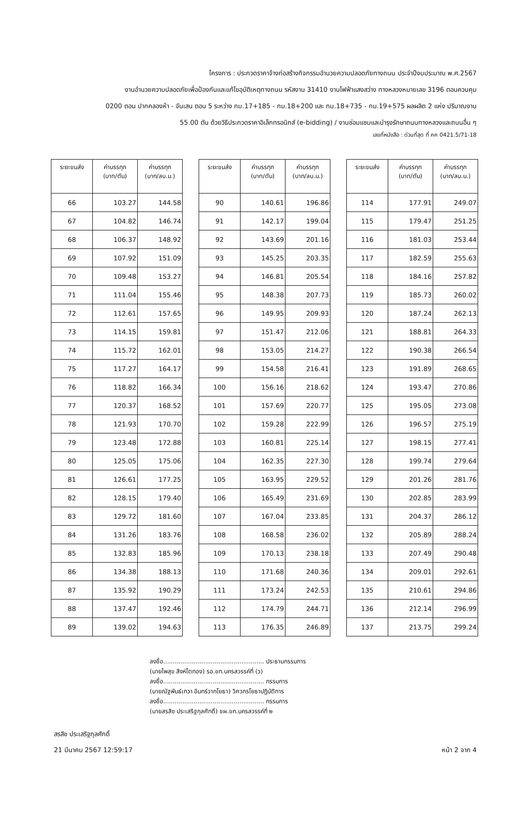โครงการ : ประกวดราคาจ้างก่อสร้างกิจกรรมอำนวยความปลอดภัยทางถนน ประจำปีงบประมาณ พ.ศ.2567
งานอำนวยความปลอดภัยเพื่อป้องกันและแก้ไขอุบัติเหตุทางถนน รหัสงาน 31410 งานไฟฟ้าแสงสว่าง ทางหลวงหมายเลข 3196 ตอนควบคุม
0200 ตอน ปากคลองห้า - จันเสน ตอน 5 ระหว่าง กม.17+185 - กม.18+200 และ กม.18+735 - กม.19+575 ผลผลิต 2 แห่ง ปริมาณงาน
55.00 ตัน ด้วยวิธีประกวดราคาอิเล็กทรอนิกส์ (e-bidding) / งานซ่อมแซมและบำรุงรักษาถนนทางหลวงและถนนอื่น ๆ
เลขที่หนังสือ : ด่วนที่สุด ที่ คค 0421.5/71-18
| ระยะขนส่ง | ค่าบรรทุก (บาท/ตัน) | ค่าบรรทุก (บาท/ลบ.ม.) |
| --- | --- | --- |
| 66 | 103.27 | 144.58 |
| 67 | 104.82 | 146.74 |
| 68 | 106.37 | 148.92 |
| 69 | 107.92 | 151.09 |
| 70 | 109.48 | 153.27 |
| 71 | 111.04 | 155.46 |
| 72 | 112.61 | 157.65 |
| 73 | 114.15 | 159.81 |
| 74 | 115.72 | 162.01 |
| 75 | 117.27 | 164.17 |
| 76 | 118.82 | 166.34 |
| 77 | 120.37 | 168.52 |
| 78 | 121.93 | 170.70 |
| 79 | 123.48 | 172.88 |
| 80 | 125.05 | 175.06 |
| 81 | 126.61 | 177.25 |
| 82 | 128.15 | 179.40 |
| 83 | 129.72 | 181.60 |
| 84 | 131.26 | 183.76 |
| 85 | 132.83 | 185.96 |
| 86 | 134.38 | 188.13 |
| 87 | 135.92 | 190.29 |
| 88 | 137.47 | 192.46 |
| 89 | 139.02 | 194.63 |
| ระยะขนส่ง | ค่าบรรทุก (บาท/ตัน) | ค่าบรรทุก (บาท/ลบ.ม.) |
| --- | --- | --- |
| 90 | 140.61 | 196.86 |
| 91 | 142.17 | 199.04 |
| 92 | 143.69 | 201.16 |
| 93 | 145.25 | 203.35 |
| 94 | 146.81 | 205.54 |
| 95 | 148.38 | 207.73 |
| 96 | 149.95 | 209.93 |
| 97 | 151.47 | 212.06 |
| 98 | 153.05 | 214.27 |
| 99 | 154.58 | 216.41 |
| 100 | 156.16 | 218.62 |
| 101 | 157.69 | 220.77 |
| 102 | 159.28 | 222.99 |
| 103 | 160.81 | 225.14 |
| 104 | 162.35 | 227.30 |
| 105 | 163.95 | 229.52 |
| 106 | 165.49 | 231.69 |
| 107 | 167.04 | 233.85 |
| 108 | 168.58 | 236.02 |
| 109 | 170.13 | 238.18 |
| 110 | 171.68 | 240.36 |
| 111 | 173.24 | 242.53 |
| 112 | 174.79 | 244.71 |
| 113 | 176.35 | 246.89 |
| ระยะขนส่ง | ค่าบรรทุก (บาท/ตัน) | ค่าบรรทุก (บาท/ลบ.ม.) |
| --- | --- | --- |
| 114 | 177.91 | 249.07 |
| 115 | 179.47 | 251.25 |
| 116 | 181.03 | 253.44 |
| 117 | 182.59 | 255.63 |
| 118 | 184.16 | 257.82 |
| 119 | 185.73 | 260.02 |
| 120 | 187.24 | 262.13 |
| 121 | 188.81 | 264.33 |
| 122 | 190.38 | 266.54 |
| 123 | 191.89 | 268.65 |
| 124 | 193.47 | 270.86 |
| 125 | 195.05 | 273.08 |
| 126 | 196.57 | 275.19 |
| 127 | 198.15 | 277.41 |
| 128 | 199.74 | 279.64 |
| 129 | 201.26 | 281.76 |
| 130 | 202.85 | 283.99 |
| 131 | 204.37 | 286.12 |
| 132 | 205.89 | 288.24 |
| 133 | 207.49 | 290.48 |
| 134 | 209.01 | 292.61 |
| 135 | 210.61 | 294.86 |
| 136 | 212.14 | 296.99 |
| 137 | 213.75 | 299.24 |
ลงชื่อ..................................................... ประธานกรรมการ
(นายไพสุข สิงห์โตทอง) รอ.ขท.นครสวรรค์ที่ (ว)
ลงชื่อ..................................................... กรรมการ
(นายณัฐพันธ์เทวา อินทร์วาทโยธา) วิศวกรโยธาปฏิบัติการ
ลงชื่อ..................................................... กรรมการ
(นายสรสิช ประเสริฐกุลศักดิ์) ชผ.ขท.นครสวรรค์ที่ ๒
สรสิช ประเสริฐกุลศักดิ์
21 มีนาคม 2567 12:59:17
หน้า 2 จาก 4